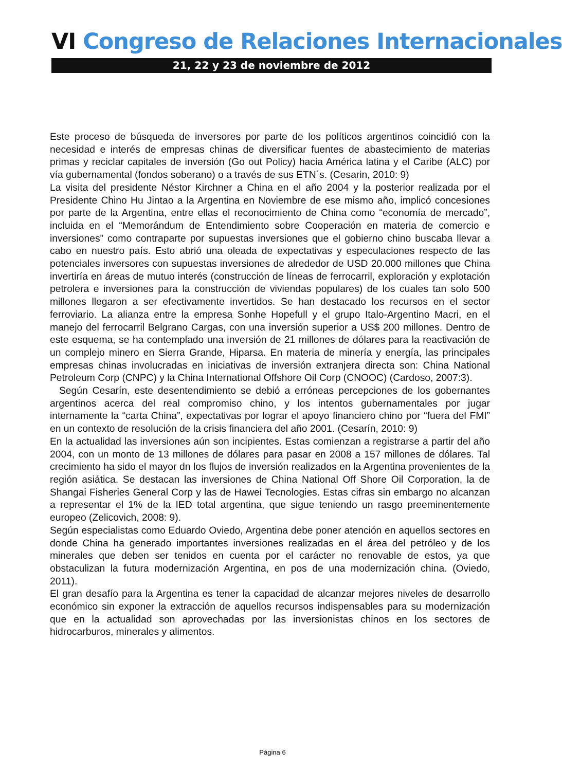VI Congreso de Relaciones Internacionales
21, 22 y 23 de noviembre de 2012
Este proceso de búsqueda de inversores por parte de los políticos argentinos coincidió con la necesidad e interés de empresas chinas de diversificar fuentes de abastecimiento de materias primas y reciclar capitales de inversión (Go out Policy) hacia América latina y el Caribe (ALC) por vía gubernamental (fondos soberano) o a través de sus ETN´s. (Cesarin, 2010: 9)
La visita del presidente Néstor Kirchner a China en el año 2004 y la posterior realizada por el Presidente Chino Hu Jintao a la Argentina en Noviembre de ese mismo año, implicó concesiones por parte de la Argentina, entre ellas el reconocimiento de China como “economía de mercado”, incluida en el “Memorándum de Entendimiento sobre Cooperación en materia de comercio e inversiones” como contraparte por supuestas inversiones que el gobierno chino buscaba llevar a cabo en nuestro país. Esto abrió una oleada de expectativas y especulaciones respecto de las potenciales inversores con supuestas inversiones de alrededor de USD 20.000 millones que China invertiría en áreas de mutuo interés (construcción de líneas de ferrocarril, exploración y explotación petrolera e inversiones para la construcción de viviendas populares) de los cuales tan solo 500 millones llegaron a ser efectivamente invertidos. Se han destacado los recursos en el sector ferroviario. La alianza entre la empresa Sonhe Hopefull y el grupo Italo-Argentino Macri, en el manejo del ferrocarril Belgrano Cargas, con una inversión superior a US$ 200 millones. Dentro de este esquema, se ha contemplado una inversión de 21 millones de dólares para la reactivación de un complejo minero en Sierra Grande, Hiparsa. En materia de minería y energía, las principales empresas chinas involucradas en iniciativas de inversión extranjera directa son: China National Petroleum Corp (CNPC) y la China International Offshore Oil Corp (CNOOC) (Cardoso, 2007:3).
Según Cesarín, este desentendimiento se debió a erróneas percepciones de los gobernantes argentinos acerca del real compromiso chino, y los intentos gubernamentales por jugar internamente la “carta China”, expectativas por lograr el apoyo financiero chino por “fuera del FMI” en un contexto de resolución de la crisis financiera del año 2001. (Cesarín, 2010: 9)
En la actualidad las inversiones aún son incipientes. Estas comienzan a registrarse a partir del año 2004, con un monto de 13 millones de dólares para pasar en 2008 a 157 millones de dólares. Tal crecimiento ha sido el mayor dn los flujos de inversión realizados en la Argentina provenientes de la región asiática. Se destacan las inversiones de China National Off Shore Oil Corporation, la de Shangai Fisheries General Corp y las de Hawei Tecnologies. Estas cifras sin embargo no alcanzan a representar el 1% de la IED total argentina, que sigue teniendo un rasgo preeminentemente europeo (Zelicovich, 2008: 9).
Según especialistas como Eduardo Oviedo, Argentina debe poner atención en aquellos sectores en donde China ha generado importantes inversiones realizadas en el área del petróleo y de los minerales que deben ser tenidos en cuenta por el carácter no renovable de estos, ya que obstaculizan la futura modernización Argentina, en pos de una modernización china. (Oviedo, 2011).
El gran desafío para la Argentina es tener la capacidad de alcanzar mejores niveles de desarrollo económico sin exponer la extracción de aquellos recursos indispensables para su modernización que en la actualidad son aprovechadas por las inversionistas chinos en los sectores de hidrocarburos, minerales y alimentos.
Página 6